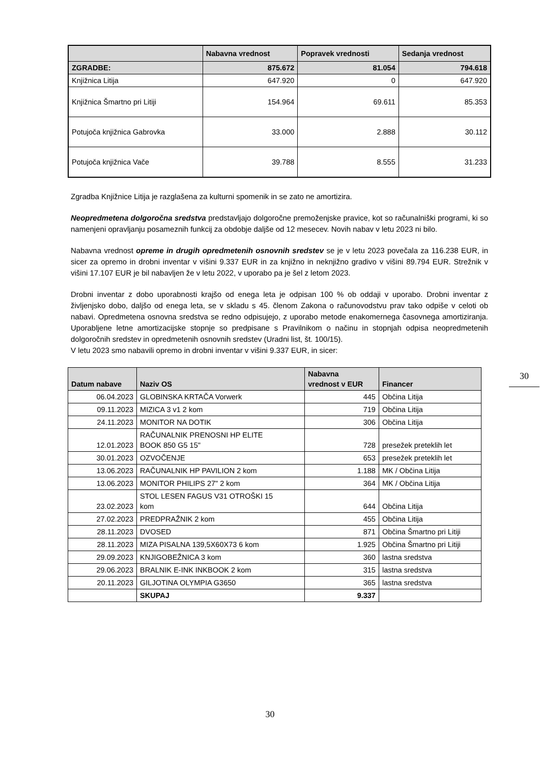| | Nabavna vrednost | Popravek vrednosti | Sedanja vrednost |
| --- | --- | --- | --- |
| ZGRADBE: | 875.672 | 81.054 | 794.618 |
| Knjižnica Litija | 647.920 | 0 | 647.920 |
| Knjižnica Šmartno pri Litiji | 154.964 | 69.611 | 85.353 |
| Potujoča knjižnica Gabrovka | 33.000 | 2.888 | 30.112 |
| Potujoča knjižnica Vače | 39.788 | 8.555 | 31.233 |
Zgradba Knjižnice Litija je razglašena za kulturni spomenik in se zato ne amortizira.
Neopredmetena dolgoročna sredstva predstavljajo dolgoročne premoženjske pravice, kot so računalniški programi, ki so namenjeni opravljanju posameznih funkcij za obdobje daljše od 12 mesecev. Novih nabav v letu 2023 ni bilo.
Nabavna vrednost opreme in drugih opredmetenih osnovnih sredstev se je v letu 2023 povečala za 116.238 EUR, in sicer za opremo in drobni inventar v višini 9.337 EUR in za knjižno in neknjižno gradivo v višini 89.794 EUR. Strežnik v višini 17.107 EUR je bil nabavljen že v letu 2022, v uporabo pa je šel z letom 2023.
Drobni inventar z dobo uporabnosti krajšo od enega leta je odpisan 100 % ob oddaji v uporabo. Drobni inventar z življenjsko dobo, daljšo od enega leta, se v skladu s 45. členom Zakona o računovodstvu prav tako odpiše v celoti ob nabavi. Opredmetena osnovna sredstva se redno odpisujejo, z uporabo metode enakomernega časovnega amortiziranja. Uporabljene letne amortizacijske stopnje so predpisane s Pravilnikom o načinu in stopnjah odpisa neopredmetenih dolgoročnih sredstev in opredmetenih osnovnih sredstev (Uradni list, št. 100/15).
V letu 2023 smo nabavili opremo in drobni inventar v višini 9.337 EUR, in sicer:
| Datum nabave | Naziv OS | Nabavna vrednost v EUR | Financer |
| --- | --- | --- | --- |
| 06.04.2023 | GLOBINSKA KRTAČA Vorwerk | 445 | Občina Litija |
| 09.11.2023 | MIZICA 3 v1 2 kom | 719 | Občina Litija |
| 24.11.2023 | MONITOR NA DOTIK | 306 | Občina Litija |
| 12.01.2023 | RAČUNALNIK PRENOSNI HP ELITE BOOK 850 G5 15" | 728 | presežek preteklih let |
| 30.01.2023 | OZVOČENJE | 653 | presežek preteklih let |
| 13.06.2023 | RAČUNALNIK HP PAVILION 2 kom | 1.188 | MK / Občina Litija |
| 13.06.2023 | MONITOR PHILIPS 27" 2 kom | 364 | MK / Občina Litija |
| 23.02.2023 | STOL LESEN FAGUS V31 OTROŠKI 15 kom | 644 | Občina Litija |
| 27.02.2023 | PREDPRAŽNIK 2 kom | 455 | Občina Litija |
| 28.11.2023 | DVOSED | 871 | Občina Šmartno pri Litiji |
| 28.11.2023 | MIZA PISALNA 139,5X60X73 6 kom | 1.925 | Občina Šmartno pri Litiji |
| 29.09.2023 | KNJIGOBEŽNICA 3 kom | 360 | lastna sredstva |
| 29.06.2023 | BRALNIK E-INK INKBOOK 2 kom | 315 | lastna sredstva |
| 20.11.2023 | GILJOTINA OLYMPIA G3650 | 365 | lastna sredstva |
| | SKUPAJ | 9.337 | |
30
30